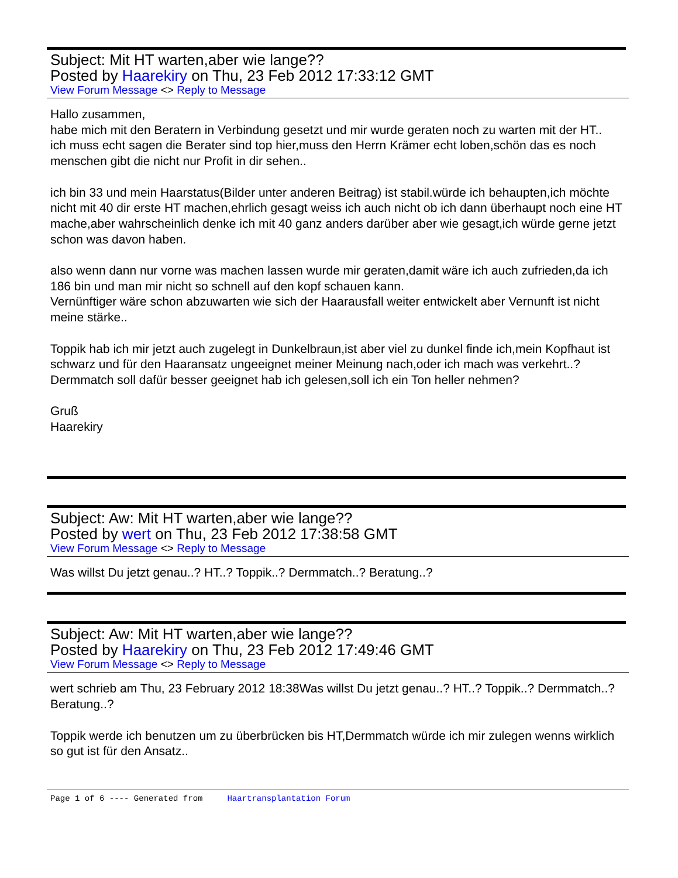Subject: Mit HT warten,aber wie lange??
Posted by Haarekiry on Thu, 23 Feb 2012 17:33:12 GMT
View Forum Message <> Reply to Message
Hallo zusammen,
habe mich mit den Beratern in Verbindung gesetzt und mir wurde geraten noch zu warten mit der HT..
ich muss echt sagen die Berater sind top hier,muss den Herrn Krämer echt loben,schön das es noch menschen gibt die nicht nur Profit in dir sehen..
ich bin 33 und mein Haarstatus(Bilder unter anderen Beitrag) ist stabil.würde ich behaupten,ich möchte nicht mit 40 dir erste HT machen,ehrlich gesagt weiss ich auch nicht ob ich dann überhaupt noch eine HT mache,aber wahrscheinlich denke ich mit 40 ganz anders darüber aber wie gesagt,ich würde gerne jetzt schon was davon haben.
also wenn dann nur vorne was machen lassen wurde mir geraten,damit wäre ich auch zufrieden,da ich 186 bin und man mir nicht so schnell auf den kopf schauen kann.
Vernünftiger wäre schon abzuwarten wie sich der Haarausfall weiter entwickelt aber Vernunft ist nicht meine stärke..
Toppik hab ich mir jetzt auch zugelegt in Dunkelbraun,ist aber viel zu dunkel finde ich,mein Kopfhaut ist schwarz und für den Haaransatz ungeeignet meiner Meinung nach,oder ich mach was verkehrt..?
Dermmatch soll dafür besser geeignet hab ich gelesen,soll ich ein Ton heller nehmen?
Gruß
Haarekiry
Subject: Aw: Mit HT warten,aber wie lange??
Posted by wert on Thu, 23 Feb 2012 17:38:58 GMT
View Forum Message <> Reply to Message
Was willst Du jetzt genau..? HT..? Toppik..? Dermmatch..? Beratung..?
Subject: Aw: Mit HT warten,aber wie lange??
Posted by Haarekiry on Thu, 23 Feb 2012 17:49:46 GMT
View Forum Message <> Reply to Message
wert schrieb am Thu, 23 February 2012 18:38Was willst Du jetzt genau..? HT..? Toppik..? Dermmatch..? Beratung..?
Toppik werde ich benutzen um zu überbrücken bis HT,Dermmatch würde ich mir zulegen wenns wirklich so gut ist für den Ansatz..
Page 1 of 6 ---- Generated from Haartransplantation Forum